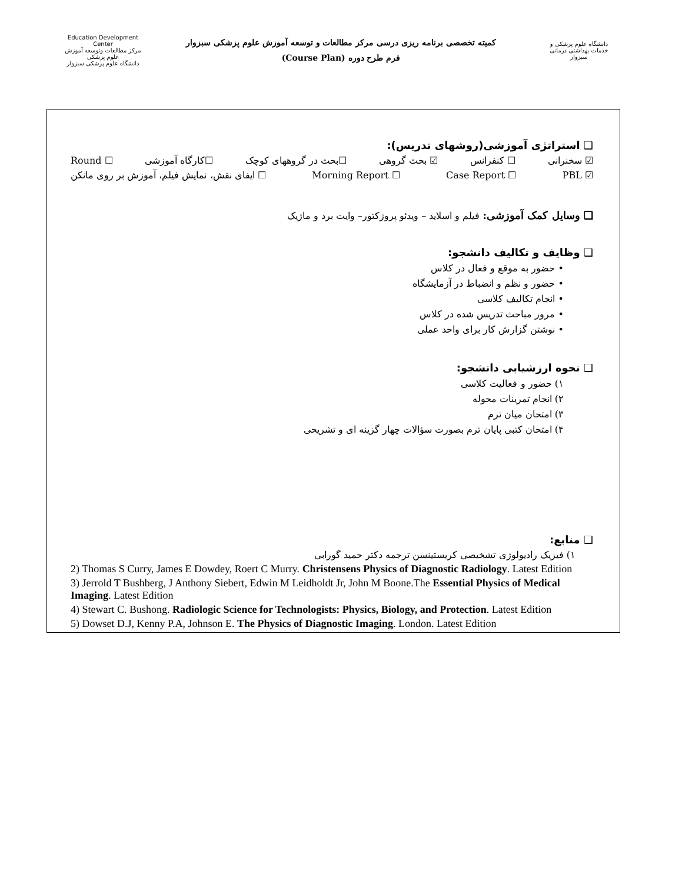Education Development Center
مرکز مطالعات وتوسعه آموزش علوم پزشکی
دانشگاه علوم پزشکی سبزوار
کمیته تخصصی برنامه ریزی درسی مرکز مطالعات و توسعه آموزش علوم پزشکی سبزوار
فرم طرح دوره (Course Plan)
دانشگاه علوم پزشکی و خدمات بهداشتی درمانی سبزوار
❑ استراتژی آموزشی(روشهای تدریس):
☑ سخنرانی ☐ کنفرانس ☑ بحث گروهی ☐بحث در گروههای کوچک ☐کارگاه آموزشی ☐ Round
☑ PBL ☐ Case Report ☐ Morning Report ☐ ایفای نقش، نمایش فیلم، آموزش بر روی مانکن
❑ وسایل کمک آموزشی: فیلم و اسلاید – ویدئو پروژکتور– وایت برد و ماژیک
❑ وظایف و تکالیف دانشجو:
• حضور به موقع و فعال در کلاس
• حضور و نظم و انضباط در آزمایشگاه
• انجام تکالیف کلاسی
• مرور مباحث تدریس شده در کلاس
• نوشتن گزارش کار برای واحد عملی
❑ نحوه ارزشیابی دانشجو:
۱) حضور و فعالیت کلاسی
۲) انجام تمرینات محوله
۳) امتحان میان ترم
۴) امتحان کتبی پایان ترم بصورت سؤالات چهار گزینه ای و تشریحی
❑ منابع:
۱) فیزیک رادیولوژی تشخیصی کریستینسن ترجمه دکتر حمید گورابی
2) Thomas S Curry, James E Dowdey, Roert C Murry. Christensens Physics of Diagnostic Radiology. Latest Edition
3) Jerrold T Bushberg, J Anthony Siebert, Edwin M Leidholdt Jr, John M Boone.The Essential Physics of Medical Imaging. Latest Edition
4) Stewart C. Bushong. Radiologic Science for Technologists: Physics, Biology, and Protection. Latest Edition
5) Dowset D.J, Kenny P.A, Johnson E. The Physics of Diagnostic Imaging. London. Latest Edition